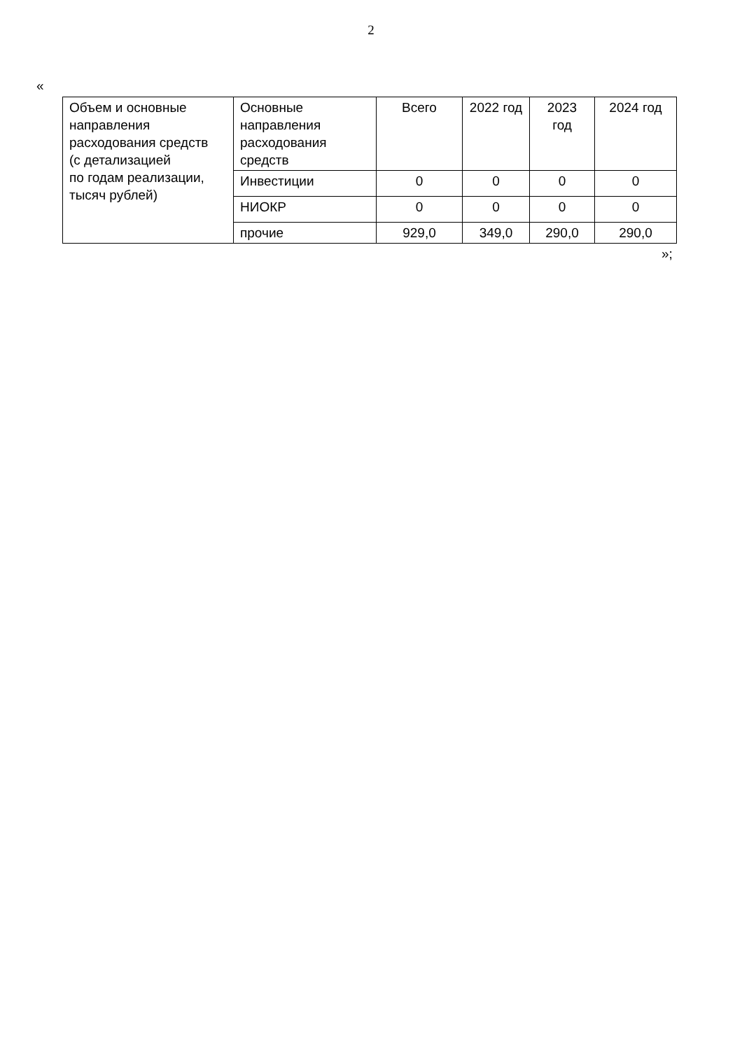2
«
| Объем и основные направления расходования средств (с детализацией по годам реализации, тысяч рублей) | Основные направления расходования средств | Всего | 2022 год | 2023 год | 2024 год |
| | Инвестиции | 0 | 0 | 0 | 0 |
| | НИОКР | 0 | 0 | 0 | 0 |
| | прочие | 929,0 | 349,0 | 290,0 | 290,0 |
»;